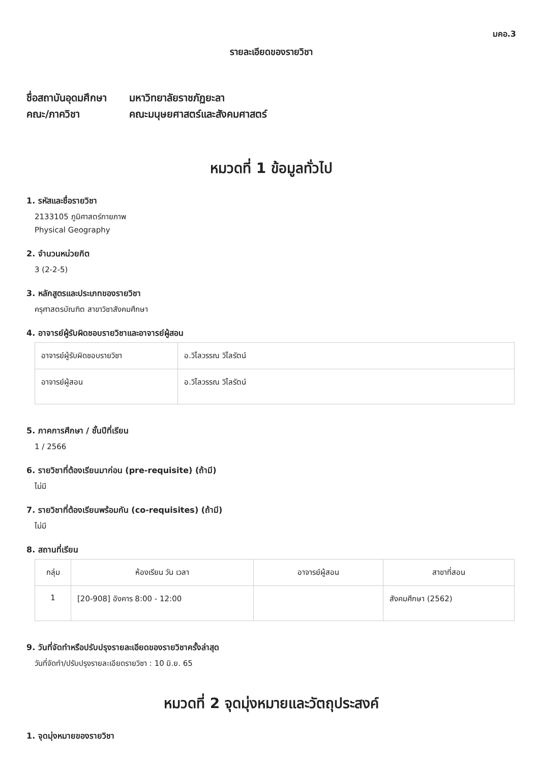มคอ.3
รายละเอียดของรายวิชา
ชื่อสถาบันอุดมศึกษา มหาวิทยาลัยราชภัฏยะลา
คณะ/ภาควิชา คณะมนุษยศาสตร์และสังคมศาสตร์
หมวดที่ 1 ข้อมูลทั่วไป
1. รหัสและชื่อรายวิชา
2133105 ภูมิศาสตร์กายภาพ
Physical Geography
2. จำนวนหน่วยกิต
3 (2-2-5)
3. หลักสูตรและประเภทของรายวิชา
ครุศาสตรบัณฑิต สาขาวิชาสังคมศึกษา
4. อาจารย์ผู้รับผิดชอบรายวิชาและอาจารย์ผู้สอน
| อาจารย์ผู้รับผิดชอบรายวิชา | อ.วิไลวรรณ วิไลรัตน์ |
| อาจารย์ผู้สอน | อ.วิไลวรรณ วิไลรัตน์ |
5. ภาคการศึกษา / ชั้นปีที่เรียน
1 / 2566
6. รายวิชาที่ต้องเรียนมาก่อน (pre-requisite) (ถ้ามี)
ไม่มี
7. รายวิชาที่ต้องเรียนพร้อมกัน (co-requisites) (ถ้ามี)
ไม่มี
8. สถานที่เรียน
| กลุ่ม | ห้องเรียน วัน เวลา | อาจารย์ผู้สอน | สาขาที่สอน |
| --- | --- | --- | --- |
| 1 | [20-908] อังคาร 8:00 - 12:00 | | สังคมศึกษา (2562) |
9. วันที่จัดทำหรือปรับปรุงรายละเอียดของรายวิชาครั้งล่าสุด
วันที่จัดทำ/ปรับปรุงรายละเอียดรายวิชา : 10 มิ.ย. 65
หมวดที่ 2 จุดมุ่งหมายและวัตถุประสงค์
1. จุดมุ่งหมายของรายวิชา